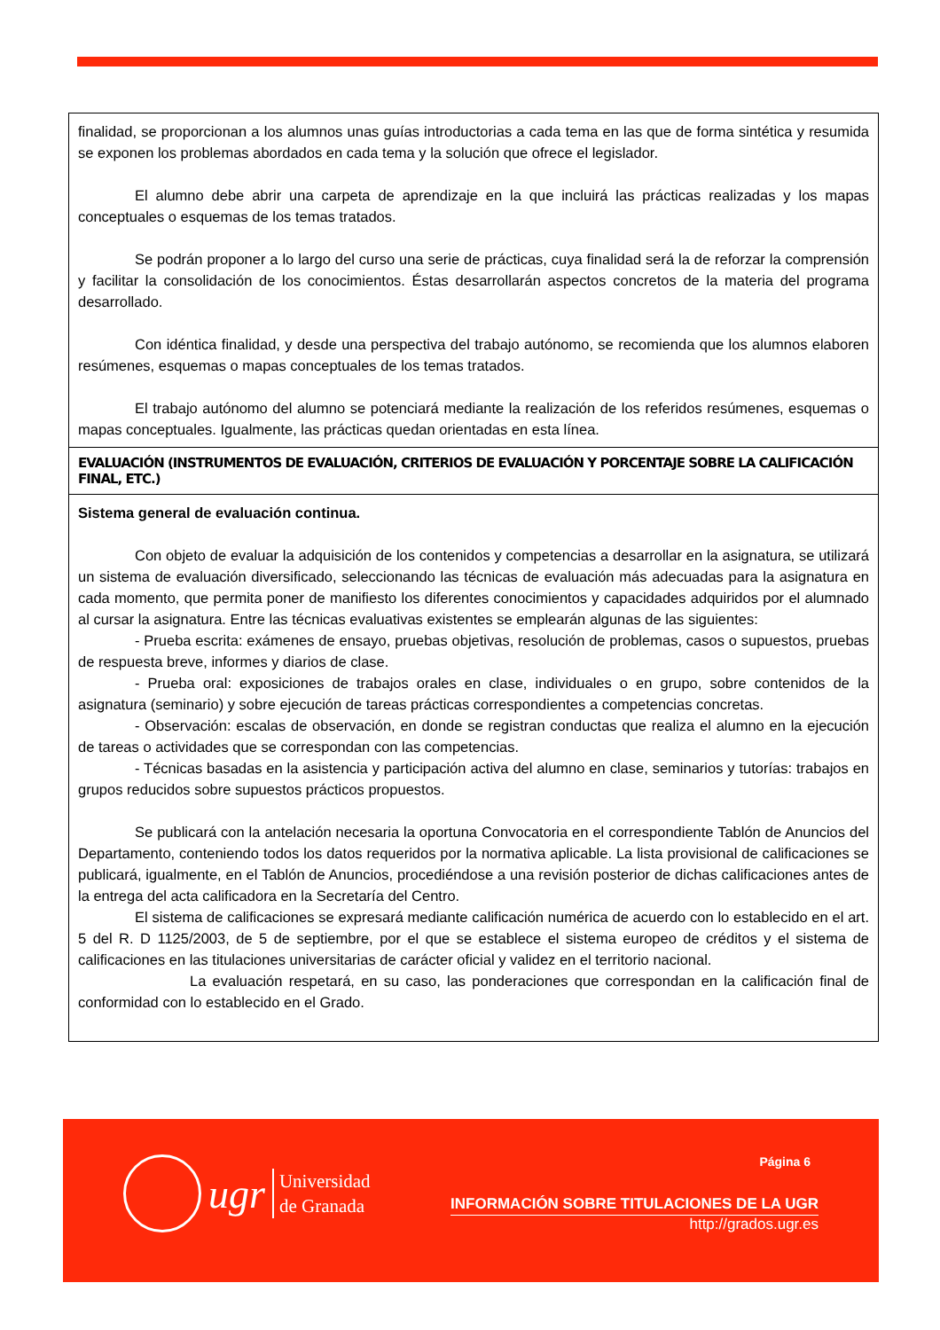| finalidad, se proporcionan a los alumnos unas guías introductorias a cada tema en las que de forma sintética y resumida se exponen los problemas abordados en cada tema y la solución que ofrece el legislador. El alumno debe abrir una carpeta de aprendizaje en la que incluirá las prácticas realizadas y los mapas conceptuales o esquemas de los temas tratados. Se podrán proponer a lo largo del curso una serie de prácticas, cuya finalidad será la de reforzar la comprensión y facilitar la consolidación de los conocimientos. Éstas desarrollarán aspectos concretos de la materia del programa desarrollado. Con idéntica finalidad, y desde una perspectiva del trabajo autónomo, se recomienda que los alumnos elaboren resúmenes, esquemas o mapas conceptuales de los temas tratados. El trabajo autónomo del alumno se potenciará mediante la realización de los referidos resúmenes, esquemas o mapas conceptuales. Igualmente, las prácticas quedan orientadas en esta línea. |
| EVALUACIÓN (INSTRUMENTOS DE EVALUACIÓN, CRITERIOS DE EVALUACIÓN Y PORCENTAJE SOBRE LA CALIFICACIÓN FINAL, ETC.) |
| Sistema general de evaluación continua. Con objeto de evaluar la adquisición de los contenidos y competencias a desarrollar en la asignatura, se utilizará un sistema de evaluación diversificado, seleccionando las técnicas de evaluación más adecuadas para la asignatura en cada momento, que permita poner de manifiesto los diferentes conocimientos y capacidades adquiridos por el alumnado al cursar la asignatura. Entre las técnicas evaluativas existentes se emplearán algunas de las siguientes: - Prueba escrita: exámenes de ensayo, pruebas objetivas, resolución de problemas, casos o supuestos, pruebas de respuesta breve, informes y diarios de clase. - Prueba oral: exposiciones de trabajos orales en clase, individuales o en grupo, sobre contenidos de la asignatura (seminario) y sobre ejecución de tareas prácticas correspondientes a competencias concretas. - Observación: escalas de observación, en donde se registran conductas que realiza el alumno en la ejecución de tareas o actividades que se correspondan con las competencias. - Técnicas basadas en la asistencia y participación activa del alumno en clase, seminarios y tutorías: trabajos en grupos reducidos sobre supuestos prácticos propuestos. Se publicará con la antelación necesaria la oportuna Convocatoria en el correspondiente Tablón de Anuncios del Departamento, conteniendo todos los datos requeridos por la normativa aplicable. La lista provisional de calificaciones se publicará, igualmente, en el Tablón de Anuncios, procediéndose a una revisión posterior de dichas calificaciones antes de la entrega del acta calificadora en la Secretaría del Centro. El sistema de calificaciones se expresará mediante calificación numérica de acuerdo con lo establecido en el art. 5 del R. D 1125/2003, de 5 de septiembre, por el que se establece el sistema europeo de créditos y el sistema de calificaciones en las titulaciones universitarias de carácter oficial y validez en el territorio nacional. La evaluación respetará, en su caso, las ponderaciones que correspondan en la calificación final de conformidad con lo establecido en el Grado. |
ugr
Universidad
de Granada
Página 6
INFORMACIÓN SOBRE TITULACIONES DE LA UGR
http://grados.ugr.es